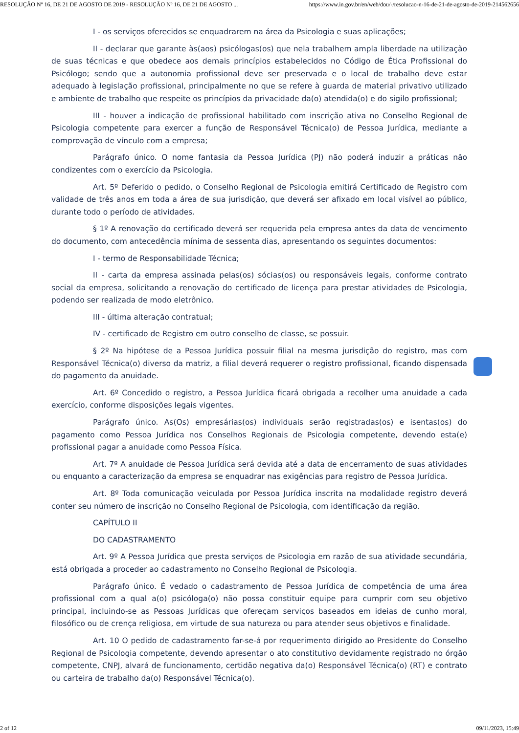RESOLUÇÃO Nº 16, DE 21 DE AGOSTO DE 2019 - RESOLUÇÃO Nº 16, DE 21 DE AGOSTO ... https://www.in.gov.br/en/web/dou/-/resolucao-n-16-de-21-de-agosto-de-2019-214562656
I - os serviços oferecidos se enquadrarem na área da Psicologia e suas aplicações;
II - declarar que garante às(aos) psicólogas(os) que nela trabalhem ampla liberdade na utilização de suas técnicas e que obedece aos demais princípios estabelecidos no Código de Ética Profissional do Psicólogo; sendo que a autonomia profissional deve ser preservada e o local de trabalho deve estar adequado à legislação profissional, principalmente no que se refere à guarda de material privativo utilizado e ambiente de trabalho que respeite os princípios da privacidade da(o) atendida(o) e do sigilo profissional;
III - houver a indicação de profissional habilitado com inscrição ativa no Conselho Regional de Psicologia competente para exercer a função de Responsável Técnica(o) de Pessoa Jurídica, mediante a comprovação de vínculo com a empresa;
Parágrafo único. O nome fantasia da Pessoa Jurídica (PJ) não poderá induzir a práticas não condizentes com o exercício da Psicologia.
Art. 5º Deferido o pedido, o Conselho Regional de Psicologia emitirá Certificado de Registro com validade de três anos em toda a área de sua jurisdição, que deverá ser afixado em local visível ao público, durante todo o período de atividades.
§ 1º A renovação do certificado deverá ser requerida pela empresa antes da data de vencimento do documento, com antecedência mínima de sessenta dias, apresentando os seguintes documentos:
I - termo de Responsabilidade Técnica;
II - carta da empresa assinada pelas(os) sócias(os) ou responsáveis legais, conforme contrato social da empresa, solicitando a renovação do certificado de licença para prestar atividades de Psicologia, podendo ser realizada de modo eletrônico.
III - última alteração contratual;
IV - certificado de Registro em outro conselho de classe, se possuir.
§ 2º Na hipótese de a Pessoa Jurídica possuir filial na mesma jurisdição do registro, mas com Responsável Técnica(o) diverso da matriz, a filial deverá requerer o registro profissional, ficando dispensada do pagamento da anuidade.
Art. 6º Concedido o registro, a Pessoa Jurídica ficará obrigada a recolher uma anuidade a cada exercício, conforme disposições legais vigentes.
Parágrafo único. As(Os) empresárias(os) individuais serão registradas(os) e isentas(os) do pagamento como Pessoa Jurídica nos Conselhos Regionais de Psicologia competente, devendo esta(e) profissional pagar a anuidade como Pessoa Física.
Art. 7º A anuidade de Pessoa Jurídica será devida até a data de encerramento de suas atividades ou enquanto a caracterização da empresa se enquadrar nas exigências para registro de Pessoa Jurídica.
Art. 8º Toda comunicação veiculada por Pessoa Jurídica inscrita na modalidade registro deverá conter seu número de inscrição no Conselho Regional de Psicologia, com identificação da região.
CAPÍTULO II
DO CADASTRAMENTO
Art. 9º A Pessoa Jurídica que presta serviços de Psicologia em razão de sua atividade secundária, está obrigada a proceder ao cadastramento no Conselho Regional de Psicologia.
Parágrafo único. É vedado o cadastramento de Pessoa Jurídica de competência de uma área profissional com a qual a(o) psicóloga(o) não possa constituir equipe para cumprir com seu objetivo principal, incluindo-se as Pessoas Jurídicas que ofereçam serviços baseados em ideias de cunho moral, filosófico ou de crença religiosa, em virtude de sua natureza ou para atender seus objetivos e finalidade.
Art. 10 O pedido de cadastramento far-se-á por requerimento dirigido ao Presidente do Conselho Regional de Psicologia competente, devendo apresentar o ato constitutivo devidamente registrado no órgão competente, CNPJ, alvará de funcionamento, certidão negativa da(o) Responsável Técnica(o) (RT) e contrato ou carteira de trabalho da(o) Responsável Técnica(o).
2 of 12 09/11/2023, 15:49